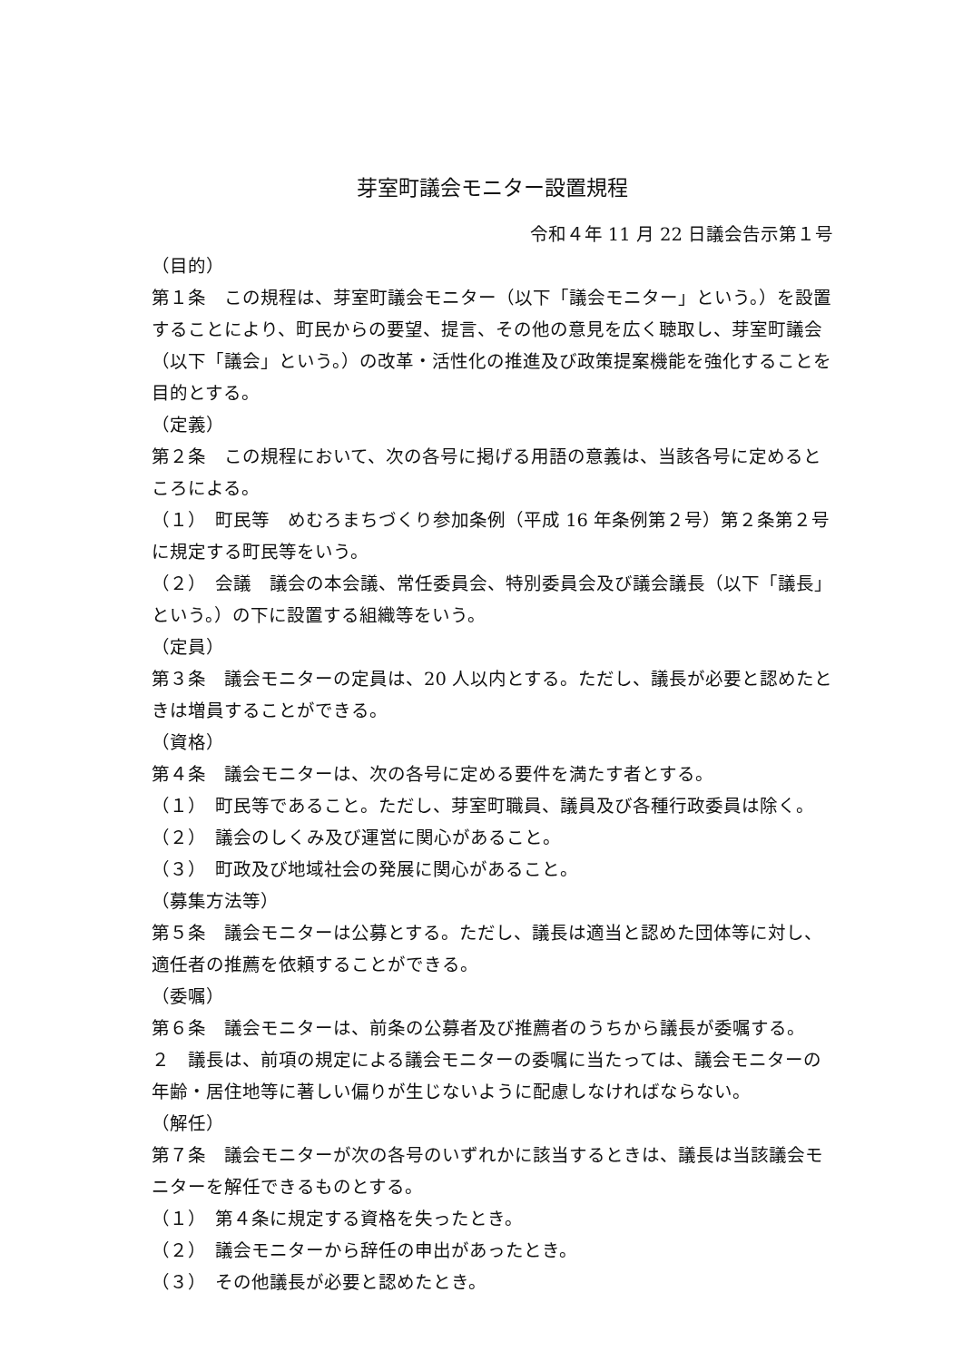芽室町議会モニター設置規程
令和４年 11 月 22 日議会告示第１号
（目的）
第１条　この規程は、芽室町議会モニター（以下「議会モニター」という。）を設置することにより、町民からの要望、提言、その他の意見を広く聴取し、芽室町議会（以下「議会」という。）の改革・活性化の推進及び政策提案機能を強化することを目的とする。
（定義）
第２条　この規程において、次の各号に掲げる用語の意義は、当該各号に定めるところによる。
（１）　町民等　めむろまちづくり参加条例（平成 16 年条例第２号）第２条第２号に規定する町民等をいう。
（２）　会議　議会の本会議、常任委員会、特別委員会及び議会議長（以下「議長」という。）の下に設置する組織等をいう。
（定員）
第３条　議会モニターの定員は、20 人以内とする。ただし、議長が必要と認めたときは増員することができる。
（資格）
第４条　議会モニターは、次の各号に定める要件を満たす者とする。
（１）　町民等であること。ただし、芽室町職員、議員及び各種行政委員は除く。
（２）　議会のしくみ及び運営に関心があること。
（３）　町政及び地域社会の発展に関心があること。
（募集方法等）
第５条　議会モニターは公募とする。ただし、議長は適当と認めた団体等に対し、適任者の推薦を依頼することができる。
（委嘱）
第６条　議会モニターは、前条の公募者及び推薦者のうちから議長が委嘱する。
２　議長は、前項の規定による議会モニターの委嘱に当たっては、議会モニターの年齢・居住地等に著しい偏りが生じないように配慮しなければならない。
（解任）
第７条　議会モニターが次の各号のいずれかに該当するときは、議長は当該議会モニターを解任できるものとする。
（１）　第４条に規定する資格を失ったとき。
（２）　議会モニターから辞任の申出があったとき。
（３）　その他議長が必要と認めたとき。